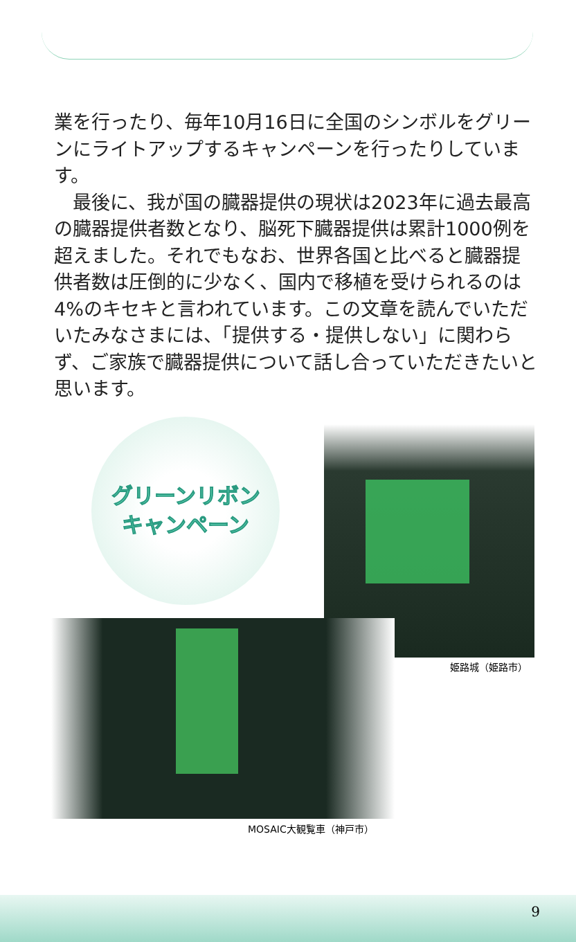業を行ったり、毎年10月16日に全国のシンボルをグリーンにライトアップするキャンペーンを行ったりしています。
　最後に、我が国の臓器提供の現状は2023年に過去最高の臓器提供者数となり、脳死下臓器提供は累計1000例を超えました。それでもなお、世界各国と比べると臓器提供者数は圧倒的に少なく、国内で移植を受けられるのは4%のキセキと言われています。この文章を読んでいただいたみなさまには、「提供する・提供しない」に関わらず、ご家族で臓器提供について話し合っていただきたいと思います。
グリーンリボン
キャンペーン
姫路城（姫路市）
MOSAIC大観覧車（神戸市）
9